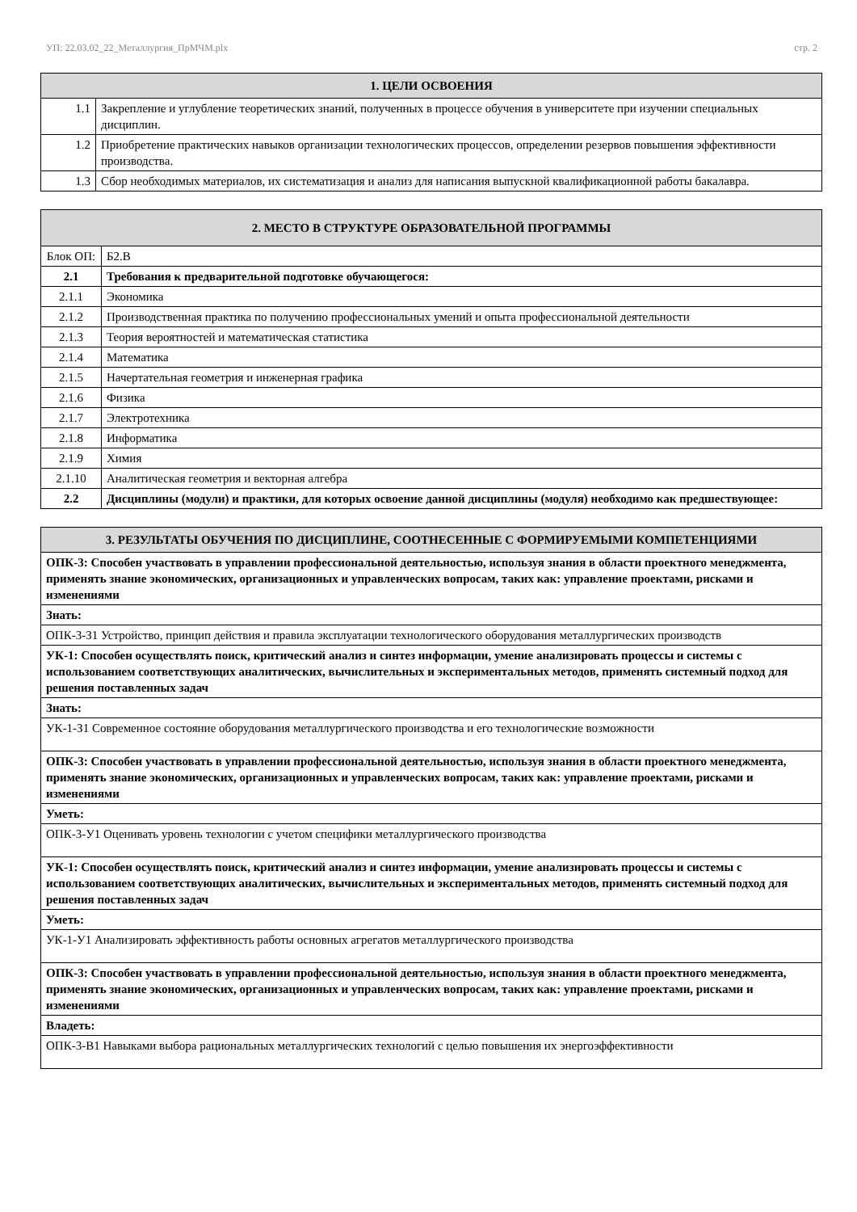УП: 22.03.02_22_Металлургия_ПрМЧМ.plx стр. 2
| 1. ЦЕЛИ ОСВОЕНИЯ | |
| --- | --- |
| 1.1 | Закрепление и углубление теоретических знаний, полученных в процессе обучения в университете при изучении специальных дисциплин. |
| 1.2 | Приобретение практических навыков организации технологических процессов, определении резервов повышения эффективности производства. |
| 1.3 | Сбор необходимых материалов, их систематизация и анализ для написания выпускной квалификационной работы бакалавра. |
| 2. МЕСТО В СТРУКТУРЕ ОБРАЗОВАТЕЛЬНОЙ ПРОГРАММЫ | | |
| --- | --- | --- |
| Блок ОП: | | Б2.В |
| 2.1 | Требования к предварительной подготовке обучающегося: | |
| 2.1.1 | Экономика | |
| 2.1.2 | Производственная практика по получению профессиональных умений и опыта профессиональной деятельности | |
| 2.1.3 | Теория вероятностей и математическая статистика | |
| 2.1.4 | Математика | |
| 2.1.5 | Начертательная геометрия и инженерная графика | |
| 2.1.6 | Физика | |
| 2.1.7 | Электротехника | |
| 2.1.8 | Информатика | |
| 2.1.9 | Химия | |
| 2.1.10 | Аналитическая геометрия и векторная алгебра | |
| 2.2 | Дисциплины (модули) и практики, для которых освоение данной дисциплины (модуля) необходимо как предшествующее: | |
| 3. РЕЗУЛЬТАТЫ ОБУЧЕНИЯ ПО ДИСЦИПЛИНЕ, СООТНЕСЕННЫЕ С ФОРМИРУЕМЫМИ КОМПЕТЕНЦИЯМИ |
| --- |
| ОПК-3: Способен участвовать в управлении профессиональной деятельностью, используя знания в области проектного менеджмента, применять знание экономических, организационных и управленческих вопросам, таких как: управление проектами, рисками и изменениями |
| Знать: |
| ОПК-3-З1 Устройство, принцип действия и правила эксплуатации технологического оборудования металлургических производств |
| УК-1: Способен осуществлять поиск, критический анализ и синтез информации, умение анализировать процессы и системы с использованием соответствующих аналитических, вычислительных и экспериментальных методов, применять системный подход для решения поставленных задач |
| Знать: |
| УК-1-З1 Современное состояние оборудования металлургического производства и его технологические возможности |
| ОПК-3: Способен участвовать в управлении профессиональной деятельностью, используя знания в области проектного менеджмента, применять знание экономических, организационных и управленческих вопросам, таких как: управление проектами, рисками и изменениями |
| Уметь: |
| ОПК-3-У1 Оценивать уровень технологии с учетом специфики металлургического производства |
| УК-1: Способен осуществлять поиск, критический анализ и синтез информации, умение анализировать процессы и системы с использованием соответствующих аналитических, вычислительных и экспериментальных методов, применять системный подход для решения поставленных задач |
| Уметь: |
| УК-1-У1 Анализировать эффективность работы основных агрегатов металлургического производства |
| ОПК-3: Способен участвовать в управлении профессиональной деятельностью, используя знания в области проектного менеджмента, применять знание экономических, организационных и управленческих вопросам, таких как: управление проектами, рисками и изменениями |
| Владеть: |
| ОПК-3-В1 Навыками выбора рациональных металлургических технологий с целью повышения их энергоэффективности |